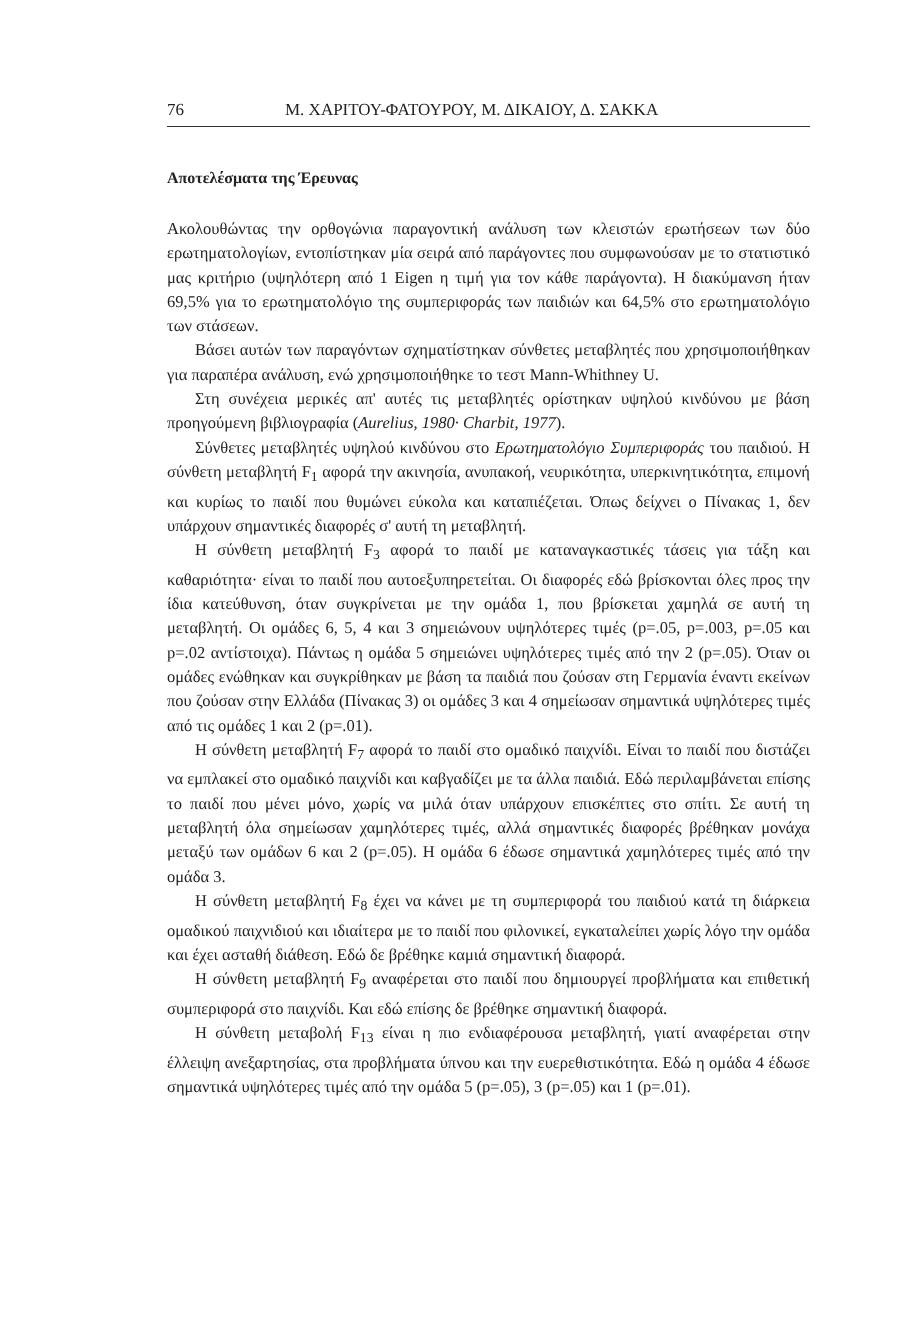76 Μ. ΧΑΡΙΤΟΥ-ΦΑΤΟΥΡΟΥ, Μ. ΔΙΚΑΙΟΥ, Δ. ΣΑΚΚΑ
Αποτελέσματα της Έρευνας
Ακολουθώντας την ορθογώνια παραγοντική ανάλυση των κλειστών ερωτήσεων των δύο ερωτηματολογίων, εντοπίστηκαν μία σειρά από παράγοντες που συμφωνούσαν με το στατιστικό μας κριτήριο (υψηλότερη από 1 Eigen η τιμή για τον κάθε παράγοντα). Η διακύμανση ήταν 69,5% για το ερωτηματολόγιο της συμπεριφοράς των παιδιών και 64,5% στο ερωτηματολόγιο των στάσεων.
Βάσει αυτών των παραγόντων σχηματίστηκαν σύνθετες μεταβλητές που χρησιμοποιήθηκαν για παραπέρα ανάλυση, ενώ χρησιμοποιήθηκε το τεστ Mann-Whithney U.
Στη συνέχεια μερικές απ' αυτές τις μεταβλητές ορίστηκαν υψηλού κινδύνου με βάση προηγούμενη βιβλιογραφία (Aurelius, 1980· Charbit, 1977).
Σύνθετες μεταβλητές υψηλού κινδύνου στο Ερωτηματολόγιο Συμπεριφοράς του παιδιού. Η σύνθετη μεταβλητή F<sub>1</sub> αφορά την ακινησία, ανυπακοή, νευρικότητα, υπερκινητικότητα, επιμονή και κυρίως το παιδί που θυμώνει εύκολα και καταπιέζεται. Όπως δείχνει ο Πίνακας 1, δεν υπάρχουν σημαντικές διαφορές σ' αυτή τη μεταβλητή.
Η σύνθετη μεταβλητή F<sub>3</sub> αφορά το παιδί με καταναγκαστικές τάσεις για τάξη και καθαριότητα· είναι το παιδί που αυτοεξυπηρετείται. Οι διαφορές εδώ βρίσκονται όλες προς την ίδια κατεύθυνση, όταν συγκρίνεται με την ομάδα 1, που βρίσκεται χαμηλά σε αυτή τη μεταβλητή. Οι ομάδες 6, 5, 4 και 3 σημειώνουν υψηλότερες τιμές (p=.05, p=.003, p=.05 και p=.02 αντίστοιχα). Πάντως η ομάδα 5 σημειώνει υψηλότερες τιμές από την 2 (p=.05). Όταν οι ομάδες ενώθηκαν και συγκρίθηκαν με βάση τα παιδιά που ζούσαν στη Γερμανία έναντι εκείνων που ζούσαν στην Ελλάδα (Πίνακας 3) οι ομάδες 3 και 4 σημείωσαν σημαντικά υψηλότερες τιμές από τις ομάδες 1 και 2 (p=.01).
Η σύνθετη μεταβλητή F<sub>7</sub> αφορά το παιδί στο ομαδικό παιχνίδι. Είναι το παιδί που διστάζει να εμπλακεί στο ομαδικό παιχνίδι και καβγαδίζει με τα άλλα παιδιά. Εδώ περιλαμβάνεται επίσης το παιδί που μένει μόνο, χωρίς να μιλά όταν υπάρχουν επισκέπτες στο σπίτι. Σε αυτή τη μεταβλητή όλα σημείωσαν χαμηλότερες τιμές, αλλά σημαντικές διαφορές βρέθηκαν μονάχα μεταξύ των ομάδων 6 και 2 (p=.05). Η ομάδα 6 έδωσε σημαντικά χαμηλότερες τιμές από την ομάδα 3.
Η σύνθετη μεταβλητή F<sub>8</sub> έχει να κάνει με τη συμπεριφορά του παιδιού κατά τη διάρκεια ομαδικού παιχνιδιού και ιδιαίτερα με το παιδί που φιλονικεί, εγκαταλείπει χωρίς λόγο την ομάδα και έχει ασταθή διάθεση. Εδώ δε βρέθηκε καμιά σημαντική διαφορά.
Η σύνθετη μεταβλητή F<sub>9</sub> αναφέρεται στο παιδί που δημιουργεί προβλήματα και επιθετική συμπεριφορά στο παιχνίδι. Και εδώ επίσης δε βρέθηκε σημαντική διαφορά.
Η σύνθετη μεταβολή F<sub>13</sub> είναι η πιο ενδιαφέρουσα μεταβλητή, γιατί αναφέρεται στην έλλειψη ανεξαρτησίας, στα προβλήματα ύπνου και την ευερεθιστικότητα. Εδώ η ομάδα 4 έδωσε σημαντικά υψηλότερες τιμές από την ομάδα 5 (p=.05), 3 (p=.05) και 1 (p=.01).